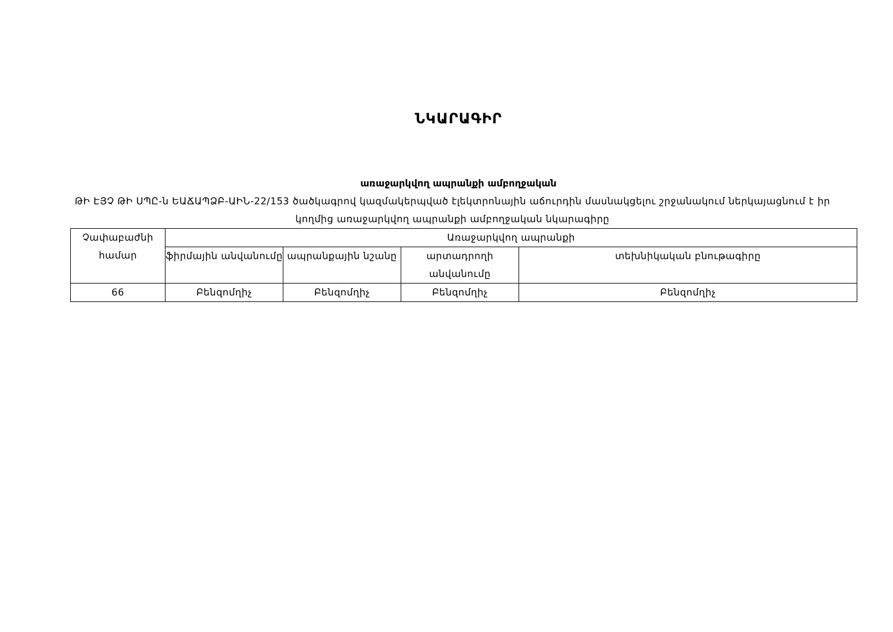ՆԿԱՐԱԳԻՐ
առաջարկվող ապրանքի ամբողջական
ԹԻ ԷՅՉ ԹԻ ՍՊԸ-ն ԵԱՃԱՊՁԲ-ԱԻՆ-22/153 ծածկագրով կազմակերպված էլեկտրոնային աճուրդին մասնակցելու շրջանակում ներկայացնում է իր կողմից առաջարկվող ապրանքի ամբողջական նկարագիրը
| Չափաբաժնի համար | Առաջարկվող ապրանքի | | | |
| | ֆիրմային անվանումը | ապրանքային նշանը | արտադրողի անվանումը | տեխնիկական բնութագիրը |
| 66 | Բենզոմղիչ | Բենզոմղիչ | Բենզոմղիչ | Բենզոմղիչ |